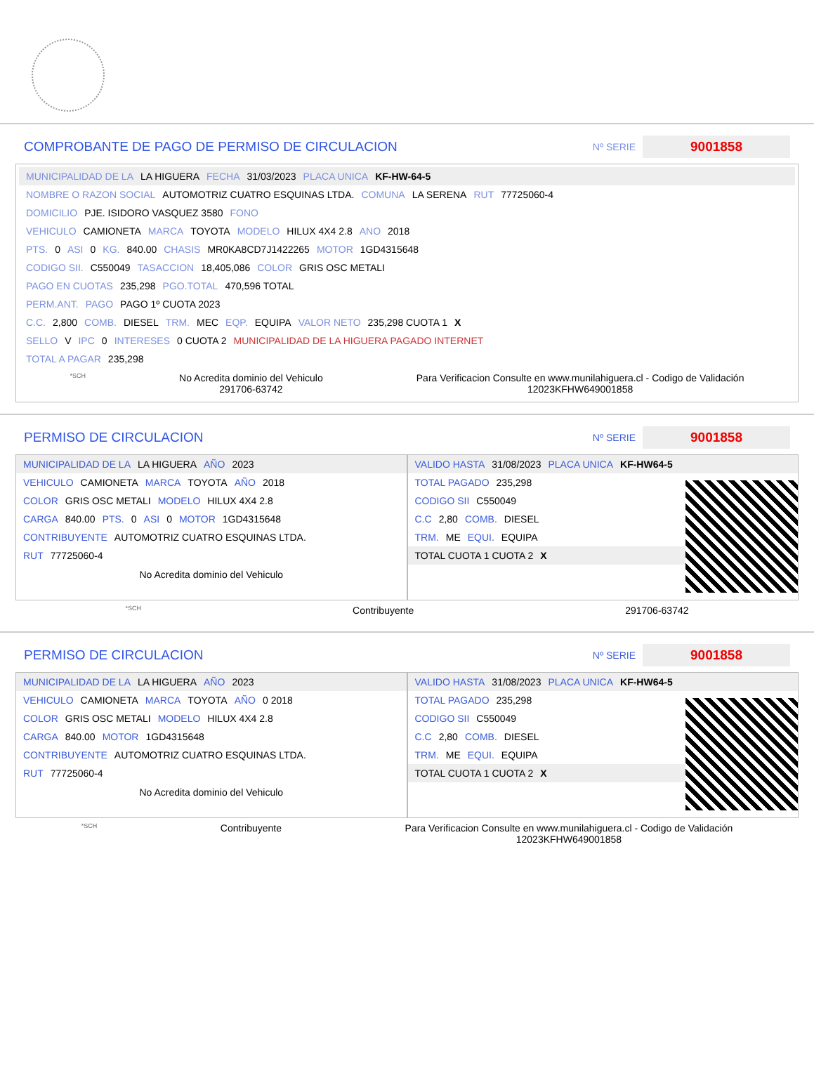COMPROBANTE DE PAGO DE PERMISO DE CIRCULACION
Nº SERIE 9001858
MUNICIPALIDAD DE LA LA HIGUERA FECHA 31/03/2023 PLACA UNICA KF-HW-64-5
NOMBRE O RAZON SOCIAL AUTOMOTRIZ CUATRO ESQUINAS LTDA. COMUNA LA SERENA RUT 77725060-4
DOMICILIO PJE. ISIDORO VASQUEZ 3580 FONO
VEHICULO CAMIONETA MARCA TOYOTA MODELO HILUX 4X4 2.8 ANO 2018
PTS. 0 ASI 0 KG. 840.00 CHASIS MR0KA8CD7J1422265 MOTOR 1GD4315648
CODIGO SII. C550049 TASACCION 18,405,086 COLOR GRIS OSC METALI
PAGO EN CUOTAS 235,298 PGO.TOTAL 470,596 TOTAL
PERM.ANT. PAGO PAGO 1º CUOTA 2023
C.C. 2,800 COMB. DIESEL TRM. MEC EQP. EQUIPA VALOR NETO 235,298 CUOTA 1 X
SELLO V IPC 0 INTERESES 0 CUOTA 2 MUNICIPALIDAD DE LA HIGUERA PAGADO INTERNET
TOTAL A PAGAR 235,298
*SCH
No Acredita dominio del Vehiculo
291706-63742
Para Verificacion Consulte en www.munilahiguera.cl - Codigo de Validación
12023KFHW649001858
PERMISO DE CIRCULACION
Nº SERIE 9001858
MUNICIPALIDAD DE LA LA HIGUERA AÑO 2023
VEHICULO CAMIONETA MARCA TOYOTA AÑO 2018
COLOR GRIS OSC METALI MODELO HILUX 4X4 2.8
CARGA 840.00 PTS. 0 ASI 0 MOTOR 1GD4315648
CONTRIBUYENTE AUTOMOTRIZ CUATRO ESQUINAS LTDA.
RUT 77725060-4
No Acredita dominio del Vehiculo
VALIDO HASTA 31/08/2023 PLACA UNICA KF-HW64-5
TOTAL PAGADO 235,298
CODIGO SII C550049
C.C 2,80 COMB. DIESEL
TRM. ME EQUI. EQUIPA
TOTAL CUOTA 1 CUOTA 2 X
*SCH Contribuyente 291706-63742
PERMISO DE CIRCULACION
Nº SERIE 9001858
MUNICIPALIDAD DE LA LA HIGUERA AÑO 2023
VEHICULO CAMIONETA MARCA TOYOTA AÑO 0 2018
COLOR GRIS OSC METALI MODELO HILUX 4X4 2.8
CARGA 840.00 MOTOR 1GD4315648
CONTRIBUYENTE AUTOMOTRIZ CUATRO ESQUINAS LTDA.
RUT 77725060-4
No Acredita dominio del Vehiculo
VALIDO HASTA 31/08/2023 PLACA UNICA KF-HW64-5
TOTAL PAGADO 235,298
CODIGO SII C550049
C.C 2,80 COMB. DIESEL
TRM. ME EQUI. EQUIPA
TOTAL CUOTA 1 CUOTA 2 X
*SCH Contribuyente Para Verificacion Consulte en www.munilahiguera.cl - Codigo de Validación
12023KFHW649001858